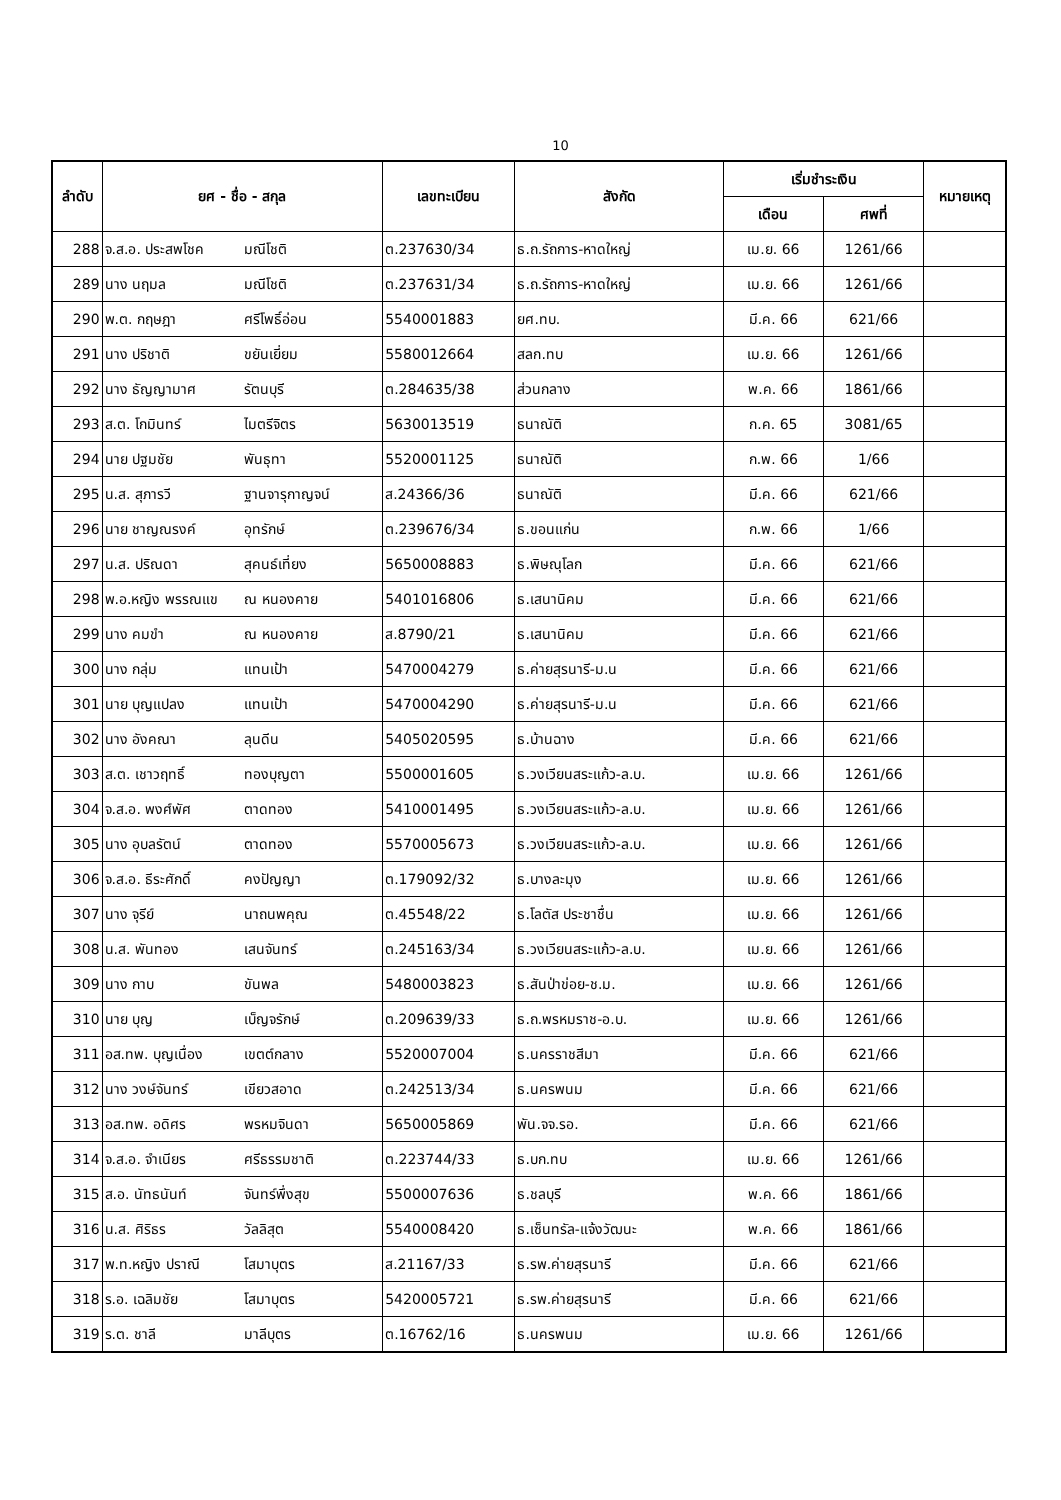10
| ลำดับ | ยศ - ชื่อ - สกุล | | เลขทะเบียน | สังกัด | เริ่มชำระเงิน | | หมายเหตุ |
| --- | --- | --- | --- | --- | --- | --- | --- |
| | | | | | เดือน | ศพที่ | |
| 288 | จ.ส.อ. ประสพโชค | มณีโชติ | ต.237630/34 | ธ.ถ.รัถการ-หาดใหญ่ | เม.ย. 66 | 1261/66 | |
| 289 | นาง นฤมล | มณีโชติ | ต.237631/34 | ธ.ถ.รัถการ-หาดใหญ่ | เม.ย. 66 | 1261/66 | |
| 290 | พ.ต. กฤษฎา | ศรีโพธิ์อ่อน | 5540001883 | ยศ.ทบ. | มี.ค. 66 | 621/66 | |
| 291 | นาง ปริชาติ | ขยันเยี่ยม | 5580012664 | สลก.ทบ | เม.ย. 66 | 1261/66 | |
| 292 | นาง ธัญญามาศ | รัตนบุรี | ต.284635/38 | ส่วนกลาง | พ.ค. 66 | 1861/66 | |
| 293 | ส.ต. โกมินทร์ | ไมตรีจิตร | 5630013519 | ธนาณัติ | ก.ค. 65 | 3081/65 | |
| 294 | นาย ปฐมชัย | พันธุทา | 5520001125 | ธนาณัติ | ก.พ. 66 | 1/66 | |
| 295 | น.ส. สุภารวี | ฐานจารุกาญจน์ | ส.24366/36 | ธนาณัติ | มี.ค. 66 | 621/66 | |
| 296 | นาย ชาญณรงค์ | อุทรักษ์ | ต.239676/34 | ธ.ขอนแก่น | ก.พ. 66 | 1/66 | |
| 297 | น.ส. ปริณดา | สุคนธ์เที่ยง | 5650008883 | ธ.พิษณุโลก | มี.ค. 66 | 621/66 | |
| 298 | พ.อ.หญิง พรรณแข | ณ หนองคาย | 5401016806 | ธ.เสนานิคม | มี.ค. 66 | 621/66 | |
| 299 | นาง คมขำ | ณ หนองคาย | ส.8790/21 | ธ.เสนานิคม | มี.ค. 66 | 621/66 | |
| 300 | นาง กลุ่ม | แทนเป้า | 5470004279 | ธ.ค่ายสุรนารี-ม.น | มี.ค. 66 | 621/66 | |
| 301 | นาย บุญแปลง | แทนเป้า | 5470004290 | ธ.ค่ายสุรนารี-ม.น | มี.ค. 66 | 621/66 | |
| 302 | นาง อังคณา | ลุนดีน | 5405020595 | ธ.บ้านฉาง | มี.ค. 66 | 621/66 | |
| 303 | ส.ต. เชาวฤทธิ์ | ทองบุญตา | 5500001605 | ธ.วงเวียนสระแก้ว-ล.บ. | เม.ย. 66 | 1261/66 | |
| 304 | จ.ส.อ. พงศ์พัศ | ตาดทอง | 5410001495 | ธ.วงเวียนสระแก้ว-ล.บ. | เม.ย. 66 | 1261/66 | |
| 305 | นาง อุบลรัตน์ | ตาดทอง | 5570005673 | ธ.วงเวียนสระแก้ว-ล.บ. | เม.ย. 66 | 1261/66 | |
| 306 | จ.ส.อ. ธีระศักดิ์ | คงปัญญา | ต.179092/32 | ธ.บางละมุง | เม.ย. 66 | 1261/66 | |
| 307 | นาง จุรีย์ | นาถนพคุณ | ต.45548/22 | ธ.โลตัส ประชาชื่น | เม.ย. 66 | 1261/66 | |
| 308 | น.ส. พันทอง | เสนจันทร์ | ต.245163/34 | ธ.วงเวียนสระแก้ว-ล.บ. | เม.ย. 66 | 1261/66 | |
| 309 | นาง กาบ | ขันพล | 5480003823 | ธ.สันป่าข่อย-ช.ม. | เม.ย. 66 | 1261/66 | |
| 310 | นาย บุญ | เบ็ญจรักษ์ | ต.209639/33 | ธ.ถ.พรหมราช-อ.บ. | เม.ย. 66 | 1261/66 | |
| 311 | อส.ทพ. บุญเนื่อง | เขตต์กลาง | 5520007004 | ธ.นครราชสีมา | มี.ค. 66 | 621/66 | |
| 312 | นาง วงษ์จันทร์ | เขียวสอาด | ต.242513/34 | ธ.นครพนม | มี.ค. 66 | 621/66 | |
| 313 | อส.ทพ. อดิศร | พรหมจินดา | 5650005869 | พัน.จจ.รอ. | มี.ค. 66 | 621/66 | |
| 314 | จ.ส.อ. จำเนียร | ศรีธรรมชาติ | ต.223744/33 | ธ.บก.ทบ | เม.ย. 66 | 1261/66 | |
| 315 | ส.อ. นัทธนันท์ | จันทร์พึ่งสุข | 5500007636 | ธ.ชลบุรี | พ.ค. 66 | 1861/66 | |
| 316 | น.ส. ศิริธร | วัลลิสุต | 5540008420 | ธ.เซ็นทรัล-แจ้งวัฒนะ | พ.ค. 66 | 1861/66 | |
| 317 | พ.ท.หญิง ปราณี | โสมาบุตร | ส.21167/33 | ธ.รพ.ค่ายสุรนารี | มี.ค. 66 | 621/66 | |
| 318 | ร.อ. เฉลิมชัย | โสมาบุตร | 5420005721 | ธ.รพ.ค่ายสุรนารี | มี.ค. 66 | 621/66 | |
| 319 | ร.ต. ชาลี | มาลีบุตร | ต.16762/16 | ธ.นครพนม | เม.ย. 66 | 1261/66 | |